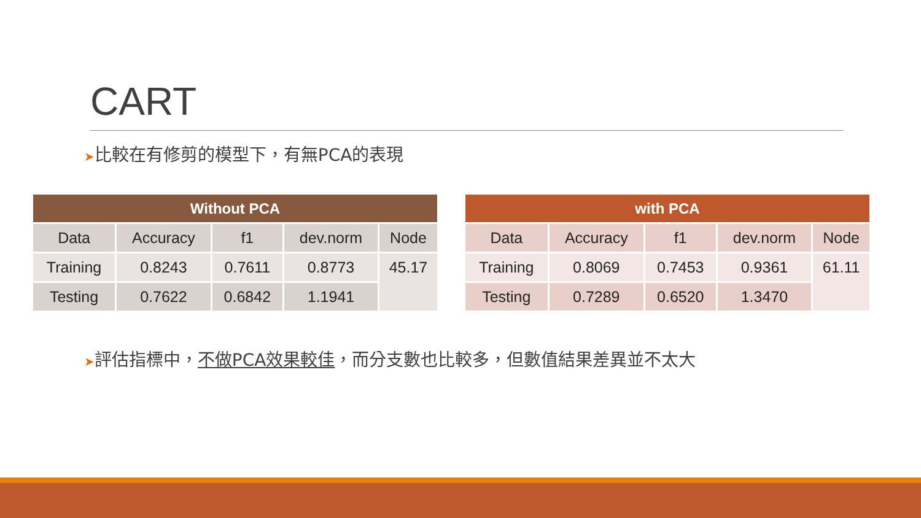CART
➤比較在有修剪的模型下，有無PCA的表現
| Without PCA | | | | |
| --- | --- | --- | --- | --- |
| Data | Accuracy | f1 | dev.norm | Node |
| Training | 0.8243 | 0.7611 | 0.8773 | 45.17 |
| Testing | 0.7622 | 0.6842 | 1.1941 | |
| with PCA | | | | |
| --- | --- | --- | --- | --- |
| Data | Accuracy | f1 | dev.norm | Node |
| Training | 0.8069 | 0.7453 | 0.9361 | 61.11 |
| Testing | 0.7289 | 0.6520 | 1.3470 | |
➤評估指標中，不做PCA效果較佳，而分支數也比較多，但數值結果差異並不太大